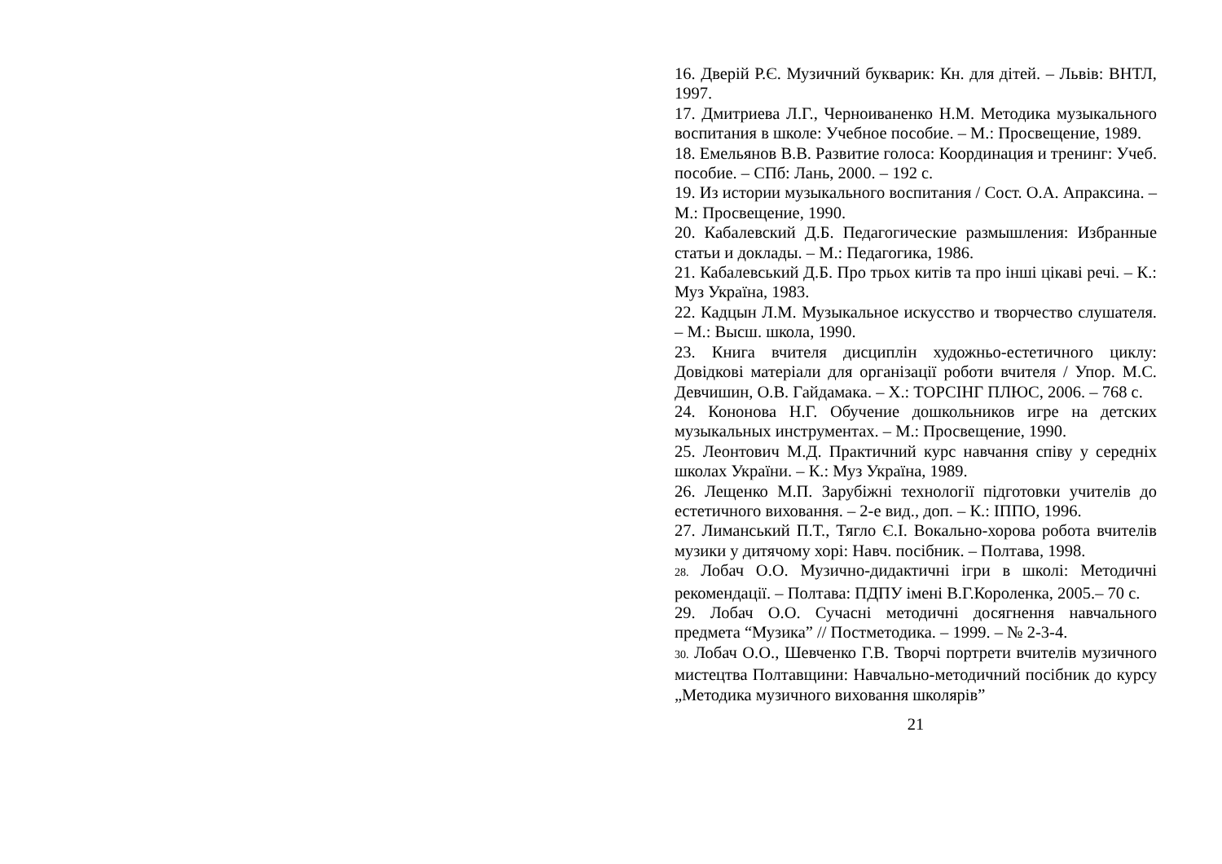16. Дверій Р.Є. Музичний букварик: Кн. для дітей. – Львів: ВНТЛ, 1997.
17. Дмитриева Л.Г., Черноиваненко Н.М. Методика музыкального воспитания в школе: Учебное пособие. – М.: Просвещение, 1989.
18. Емельянов В.В. Развитие голоса: Координация и тренинг: Учеб. пособие. – СПб: Лань, 2000. – 192 с.
19. Из истории музыкального воспитания / Сост. О.А. Апраксина. – М.: Просвещение, 1990.
20. Кабалевский Д.Б. Педагогические размышления: Избранные статьи и доклады. – М.: Педагогика, 1986.
21. Кабалевський Д.Б. Про трьох китів та про інші цікаві речі. – К.: Муз Україна, 1983.
22. Кадцын Л.М. Музыкальное искусство и творчество слушателя. – М.: Высш. школа, 1990.
23. Книга вчителя дисциплін художньо-естетичного циклу: Довідкові матеріали для організації роботи вчителя / Упор. М.С. Девчишин, О.В. Гайдамака. – Х.: ТОРСІНГ ПЛЮС, 2006. – 768 с.
24. Кононова Н.Г. Обучение дошкольников игре на детских музыкальных инструментах. – М.: Просвещение, 1990.
25. Леонтович М.Д. Практичний курс навчання співу у середніх школах України. – К.: Муз Україна, 1989.
26. Лещенко М.П. Зарубіжні технології підготовки учителів до естетичного виховання. – 2-е вид., доп. – К.: ІППО, 1996.
27. Лиманський П.Т., Тягло Є.І. Вокально-хорова робота вчителів музики у дитячому хорі: Навч. посібник. – Полтава, 1998.
28. Лобач О.О. Музично-дидактичні ігри в школі: Методичні рекомендації. – Полтава: ПДПУ імені В.Г.Короленка, 2005.– 70 с.
29. Лобач О.О. Сучасні методичні досягнення навчального предмета “Музика” // Постметодика. – 1999. – № 2-3-4.
30. Лобач О.О., Шевченко Г.В. Творчі портрети вчителів музичного мистецтва Полтавщини: Навчально-методичний посібник до курсу „Методика музичного виховання школярів”
21